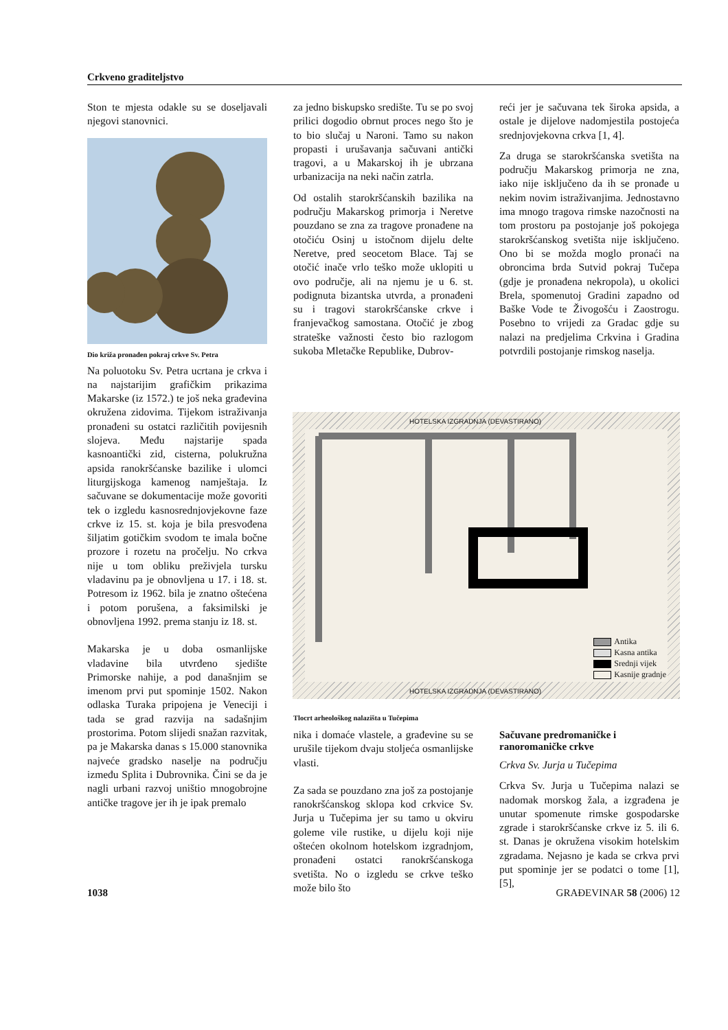Crkveno graditeljstvo
Ston te mjesta odakle su se doseljavali njegovi stanovnici.
Dio križa pronađen pokraj crkve Sv. Petra
Na poluotoku Sv. Petra ucrtana je crkva i na najstarijim grafičkim prikazima Makarske (iz 1572.) te još neka građevina okružena zidovima. Tijekom istraživanja pronađeni su ostatci različitih povijesnih slojeva. Među najstarije spada kasnoantički zid, cisterna, polukružna apsida ranokršćanske bazilike i ulomci liturgijskoga kamenog namještaja. Iz sačuvane se dokumentacije može govoriti tek o izgledu kasnosrednjovjekovne faze crkve iz 15. st. koja je bila presvođena šiljatim gotičkim svodom te imala bočne prozore i rozetu na pročelju. No crkva nije u tom obliku preživjela tursku vladavinu pa je obnovljena u 17. i 18. st. Potresom iz 1962. bila je znatno oštećena i potom porušena, a faksimilski je obnovljena 1992. prema stanju iz 18. st.
Makarska je u doba osmanlijske vladavine bila utvrđeno sjedište Primorske nahije, a pod današnjim se imenom prvi put spominje 1502. Nakon odlaska Turaka pripojena je Veneciji i tada se grad razvija na sadašnjim prostorima. Potom slijedi snažan razvitak, pa je Makarska danas s 15.000 stanovnika najveće gradsko naselje na području između Splita i Dubrovnika. Čini se da je nagli urbani razvoj uništio mnogobrojne antičke tragove jer ih je ipak premalo
za jedno biskupsko središte. Tu se po svoj prilici dogodio obrnut proces nego što je to bio slučaj u Naroni. Tamo su nakon propasti i urušavanja sačuvani antički tragovi, a u Makarskoj ih je ubrzana urbanizacija na neki način zatrla.
Od ostalih starokršćanskih bazilika na području Makarskog primorja i Neretve pouzdano se zna za tragove pronađene na otočiću Osinj u istočnom dijelu delte Neretve, pred seocetom Blace. Taj se otočić inače vrlo teško može uklopiti u ovo područje, ali na njemu je u 6. st. podignuta bizantska utvrda, a pronađeni su i tragovi starokršćanske crkve i franjevačkog samostana. Otočić je zbog strateške važnosti često bio razlogom sukoba Mletačke Republike, Dubrov-
reći jer je sačuvana tek široka apsida, a ostale je dijelove nadomjestila postojeća srednjovjekovna crkva [1, 4].
Za druga se starokršćanska svetišta na području Makarskog primorja ne zna, iako nije isključeno da ih se pronađe u nekim novim istraživanjima. Jednostavno ima mnogo tragova rimske nazočnosti na tom prostoru pa postojanje još pokojega starokršćanskog svetišta nije isključeno. Ono bi se možda moglo pronaći na obroncima brda Sutvid pokraj Tučepa (gdje je pronađena nekropola), u okolici Brela, spomenutoj Gradini zapadno od Baške Vode te Živogošću i Zaostrogu. Posebno to vrijedi za Gradac gdje su nalazi na predjelima Crkvina i Gradina potvrdili postojanje rimskog naselja.
HOTELSKA IZGRADNJA (DEVASTIRANO)
HOTELSKA IZGRADNJA (DEVASTIRANO)
Antika
Kasna antika
Srednji vijek
Kasnije gradnje
Tlocrt arheološkog nalazišta u Tučepima
nika i domaće vlastele, a građevine su se urušile tijekom dvaju stoljeća osmanlijske vlasti.
Za sada se pouzdano zna još za postojanje ranokršćanskog sklopa kod crkvice Sv. Jurja u Tučepima jer su tamo u okviru goleme vile rustike, u dijelu koji nije oštećen okolnom hotelskom izgradnjom, pronađeni ostatci ranokršćanskoga svetišta. No o izgledu se crkve teško može bilo što
Sačuvane predromaničke i ranoromaničke crkve
Crkva Sv. Jurja u Tučepima
Crkva Sv. Jurja u Tučepima nalazi se nadomak morskog žala, a izgrađena je unutar spomenute rimske gospodarske zgrade i starokršćanske crkve iz 5. ili 6. st. Danas je okružena visokim hotelskim zgradama. Nejasno je kada se crkva prvi put spominje jer se podatci o tome [1], [5],
1038 GRAĐEVINAR 58 (2006) 12